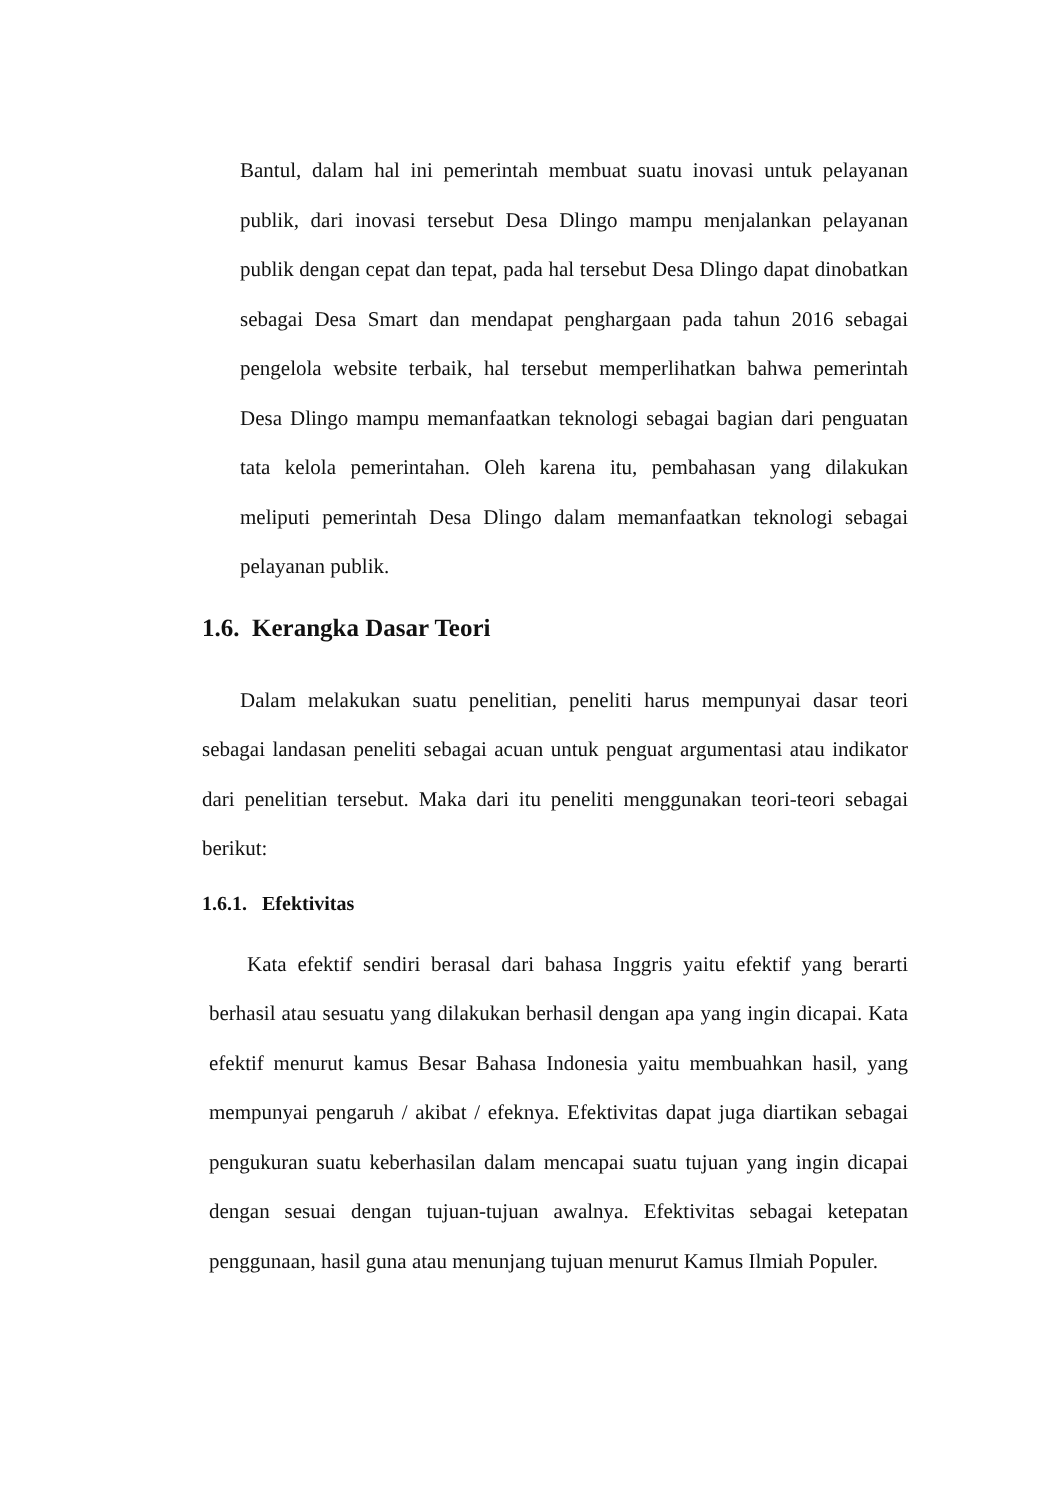Bantul, dalam hal ini pemerintah membuat suatu inovasi untuk pelayanan publik, dari inovasi tersebut Desa Dlingo mampu menjalankan pelayanan publik dengan cepat dan tepat, pada hal tersebut Desa Dlingo dapat dinobatkan sebagai Desa Smart dan mendapat penghargaan pada tahun 2016 sebagai pengelola website terbaik, hal tersebut memperlihatkan bahwa pemerintah Desa Dlingo mampu memanfaatkan teknologi sebagai bagian dari penguatan tata kelola pemerintahan. Oleh karena itu, pembahasan yang dilakukan meliputi pemerintah Desa Dlingo dalam memanfaatkan teknologi sebagai pelayanan publik.
1.6. Kerangka Dasar Teori
Dalam melakukan suatu penelitian, peneliti harus mempunyai dasar teori sebagai landasan peneliti sebagai acuan untuk penguat argumentasi atau indikator dari penelitian tersebut. Maka dari itu peneliti menggunakan teori-teori sebagai berikut:
1.6.1. Efektivitas
Kata efektif sendiri berasal dari bahasa Inggris yaitu efektif yang berarti berhasil atau sesuatu yang dilakukan berhasil dengan apa yang ingin dicapai. Kata efektif menurut kamus Besar Bahasa Indonesia yaitu membuahkan hasil, yang mempunyai pengaruh / akibat / efeknya. Efektivitas dapat juga diartikan sebagai pengukuran suatu keberhasilan dalam mencapai suatu tujuan yang ingin dicapai dengan sesuai dengan tujuan-tujuan awalnya. Efektivitas sebagai ketepatan penggunaan, hasil guna atau menunjang tujuan menurut Kamus Ilmiah Populer.